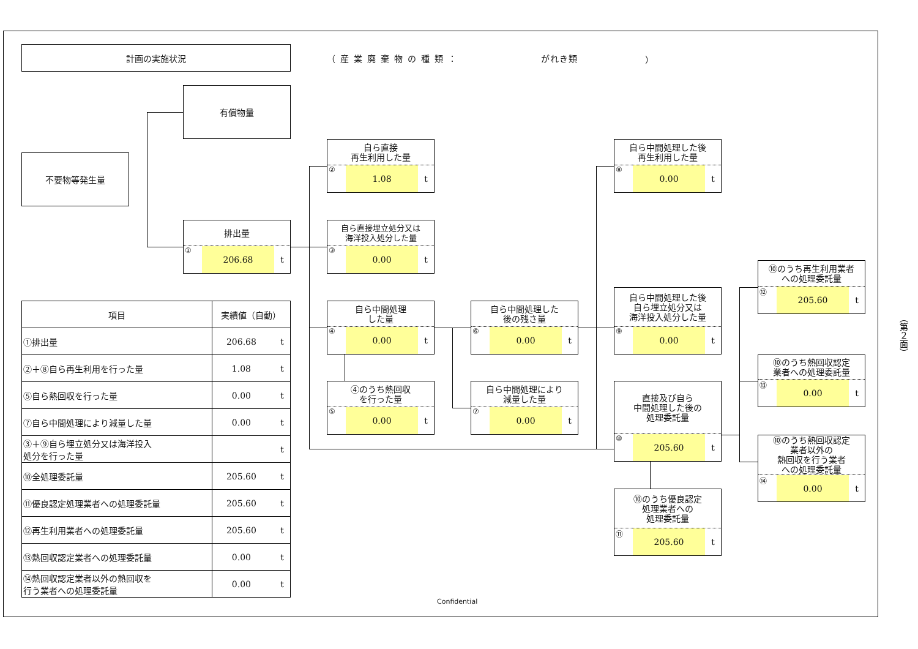計画の実施状況
（産業廃棄物の種類： がれき類 ）
有償物量
不要物等発生量
排出量
① 206.68 t
自ら直接
再生利用した量
② 1.08 t
自ら中間処理した後
再生利用した量
⑧ 0.00 t
自ら直接埋立処分又は
海洋投入処分した量
③ 0.00 t
⑩のうち再生利用業者
への処理委託量
⑫ 205.60 t
| 項目 | 実績値（自動） | |
| --- | --- | --- |
| ①排出量 | 206.68 | t |
| ②＋⑧自ら再生利用を行った量 | 1.08 | t |
| ⑤自ら熱回収を行った量 | 0.00 | t |
| ⑦自ら中間処理により減量した量 | 0.00 | t |
| ③＋⑨自ら埋立処分又は海洋投入 処分を行った量 | | t |
| ⑩全処理委託量 | 205.60 | t |
| ⑪優良認定処理業者への処理委託量 | 205.60 | t |
| ⑫再生利用業者への処理委託量 | 205.60 | t |
| ⑬熱回収認定業者への処理委託量 | 0.00 | t |
| ⑭熱回収認定業者以外の熱回収を 行う業者への処理委託量 | 0.00 | t |
自ら中間処理
した量
④ 0.00 t
自ら中間処理した
後の残さ量
⑥ 0.00 t
自ら中間処理した後
自ら埋立処分又は
海洋投入処分した量
⑨ 0.00 t
⑩のうち熱回収認定
業者への処理委託量
⑬ 0.00 t
④のうち熱回収
を行った量
⑤ 0.00 t
自ら中間処理により
減量した量
⑦ 0.00 t
直接及び自ら
中間処理した後の
処理委託量
⑩ 205.60 t
⑩のうち熱回収認定
業者以外の
熱回収を行う業者
への処理委託量
⑭ 0.00 t
⑩のうち優良認定
処理業者への
処理委託量
⑪ 205.60 t
（第２面）
Confidential